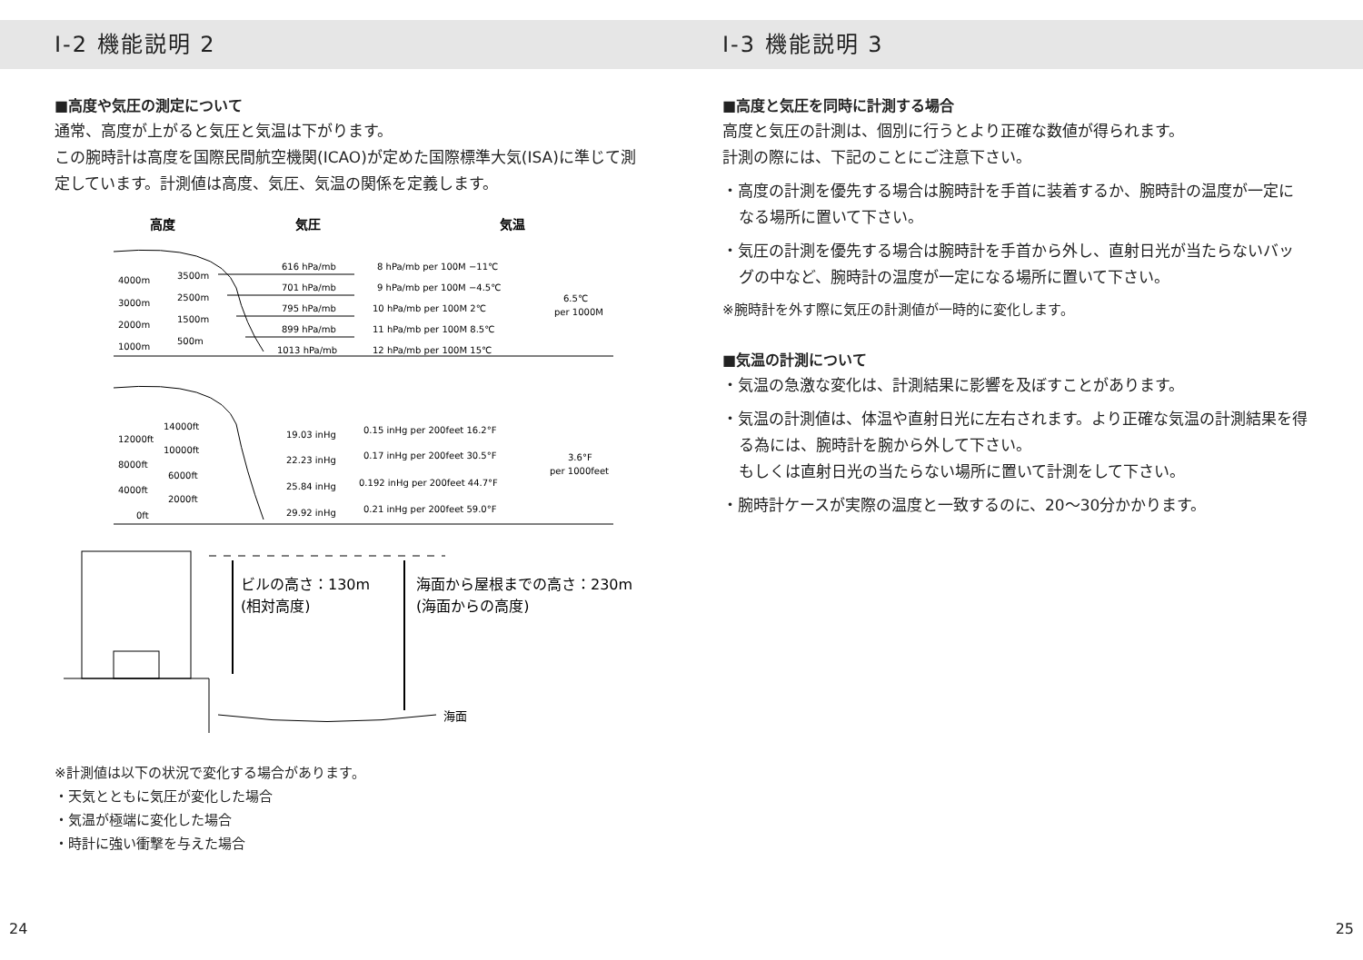I-2 機能説明 2
■高度や気圧の測定について
通常、高度が上がると気圧と気温は下がります。
この腕時計は高度を国際民間航空機関(ICAO)が定めた国際標準大気(ISA)に準じて測定しています。計測値は高度、気圧、気温の関係を定義します。
高度
気圧
気温
4000m
3000m
2000m
1000m
3500m
2500m
1500m
500m
616 hPa/mb
701 hPa/mb
795 hPa/mb
899 hPa/mb
1013 hPa/mb
8 hPa/mb per 100M −11℃
9 hPa/mb per 100M −4.5℃
10 hPa/mb per 100M 2℃
11 hPa/mb per 100M 8.5℃
12 hPa/mb per 100M 15℃
6.5℃
per 1000M
12000ft
8000ft
4000ft
0ft
14000ft
10000ft
6000ft
2000ft
19.03 inHg
22.23 inHg
25.84 inHg
29.92 inHg
0.15 inHg per 200feet 16.2°F
0.17 inHg per 200feet 30.5°F
0.192 inHg per 200feet 44.7°F
0.21 inHg per 200feet 59.0°F
3.6°F
per 1000feet
ビルの高さ：130m
(相対高度)
海面から屋根までの高さ：230m
(海面からの高度)
海面
※計測値は以下の状況で変化する場合があります。
・天気とともに気圧が変化した場合
・気温が極端に変化した場合
・時計に強い衝撃を与えた場合
24
I-3 機能説明 3
■高度と気圧を同時に計測する場合
高度と気圧の計測は、個別に行うとより正確な数値が得られます。
計測の際には、下記のことにご注意下さい。
・高度の計測を優先する場合は腕時計を手首に装着するか、腕時計の温度が一定になる場所に置いて下さい。
・気圧の計測を優先する場合は腕時計を手首から外し、直射日光が当たらないバッグの中など、腕時計の温度が一定になる場所に置いて下さい。
※腕時計を外す際に気圧の計測値が一時的に変化します。
■気温の計測について
・気温の急激な変化は、計測結果に影響を及ぼすことがあります。
・気温の計測値は、体温や直射日光に左右されます。より正確な気温の計測結果を得る為には、腕時計を腕から外して下さい。
もしくは直射日光の当たらない場所に置いて計測をして下さい。
・腕時計ケースが実際の温度と一致するのに、20〜30分かかります。
25